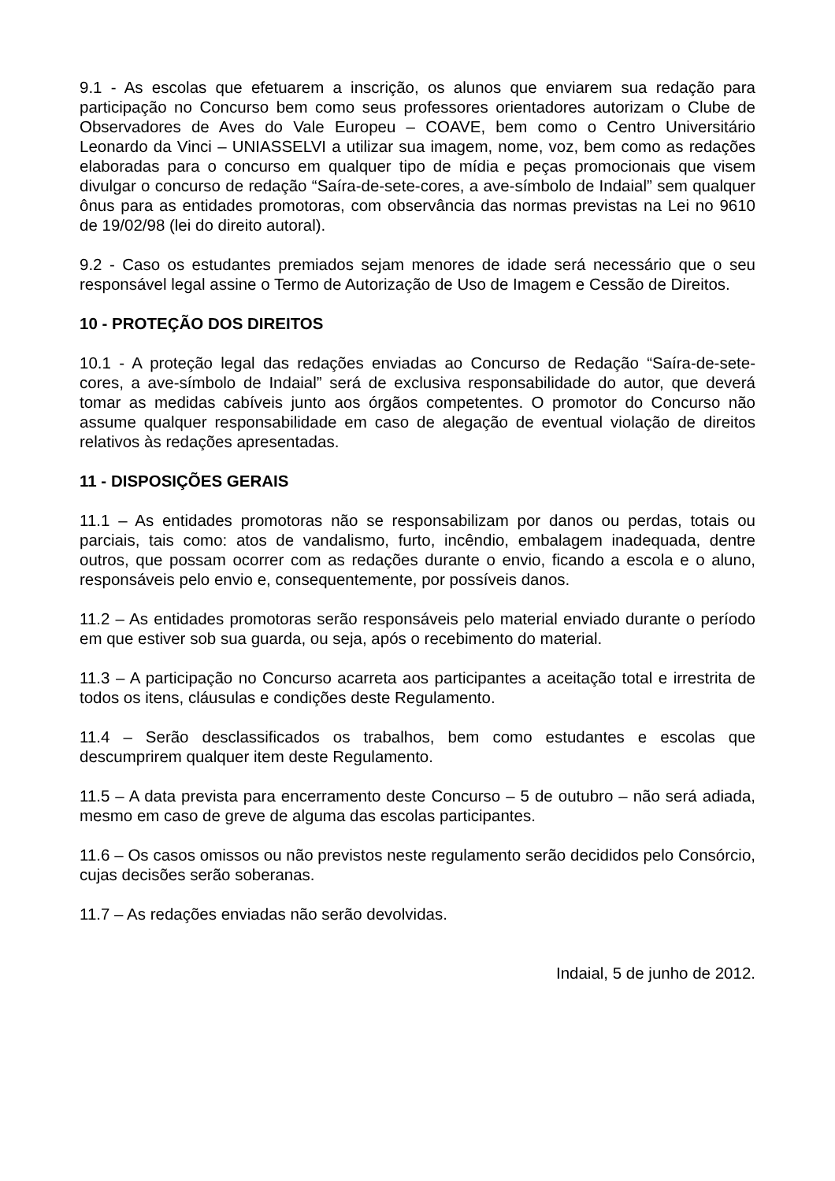9.1 - As escolas que efetuarem a inscrição, os alunos que enviarem sua redação para participação no Concurso bem como seus professores orientadores autorizam o Clube de Observadores de Aves do Vale Europeu – COAVE, bem como o Centro Universitário Leonardo da Vinci – UNIASSELVI a utilizar sua imagem, nome, voz, bem como as redações elaboradas para o concurso em qualquer tipo de mídia e peças promocionais que visem divulgar o concurso de redação “Saíra-de-sete-cores, a ave-símbolo de Indaial” sem qualquer ônus para as entidades promotoras, com observância das normas previstas na Lei no 9610 de 19/02/98 (lei do direito autoral).
9.2 - Caso os estudantes premiados sejam menores de idade será necessário que o seu responsável legal assine o Termo de Autorização de Uso de Imagem e Cessão de Direitos.
10 - PROTEÇÃO DOS DIREITOS
10.1 - A proteção legal das redações enviadas ao Concurso de Redação “Saíra-de-sete-cores, a ave-símbolo de Indaial” será de exclusiva responsabilidade do autor, que deverá tomar as medidas cabíveis junto aos órgãos competentes. O promotor do Concurso não assume qualquer responsabilidade em caso de alegação de eventual violação de direitos relativos às redações apresentadas.
11 - DISPOSIÇÕES GERAIS
11.1 – As entidades promotoras não se responsabilizam por danos ou perdas, totais ou parciais, tais como: atos de vandalismo, furto, incêndio, embalagem inadequada, dentre outros, que possam ocorrer com as redações durante o envio, ficando a escola e o aluno, responsáveis pelo envio e, consequentemente, por possíveis danos.
11.2 – As entidades promotoras serão responsáveis pelo material enviado durante o período em que estiver sob sua guarda, ou seja, após o recebimento do material.
11.3 – A participação no Concurso acarreta aos participantes a aceitação total e irrestrita de todos os itens, cláusulas e condições deste Regulamento.
11.4 – Serão desclassificados os trabalhos, bem como estudantes e escolas que descumprirem qualquer item deste Regulamento.
11.5 – A data prevista para encerramento deste Concurso – 5 de outubro – não será adiada, mesmo em caso de greve de alguma das escolas participantes.
11.6 – Os casos omissos ou não previstos neste regulamento serão decididos pelo Consórcio, cujas decisões serão soberanas.
11.7 – As redações enviadas não serão devolvidas.
Indaial, 5 de junho de 2012.